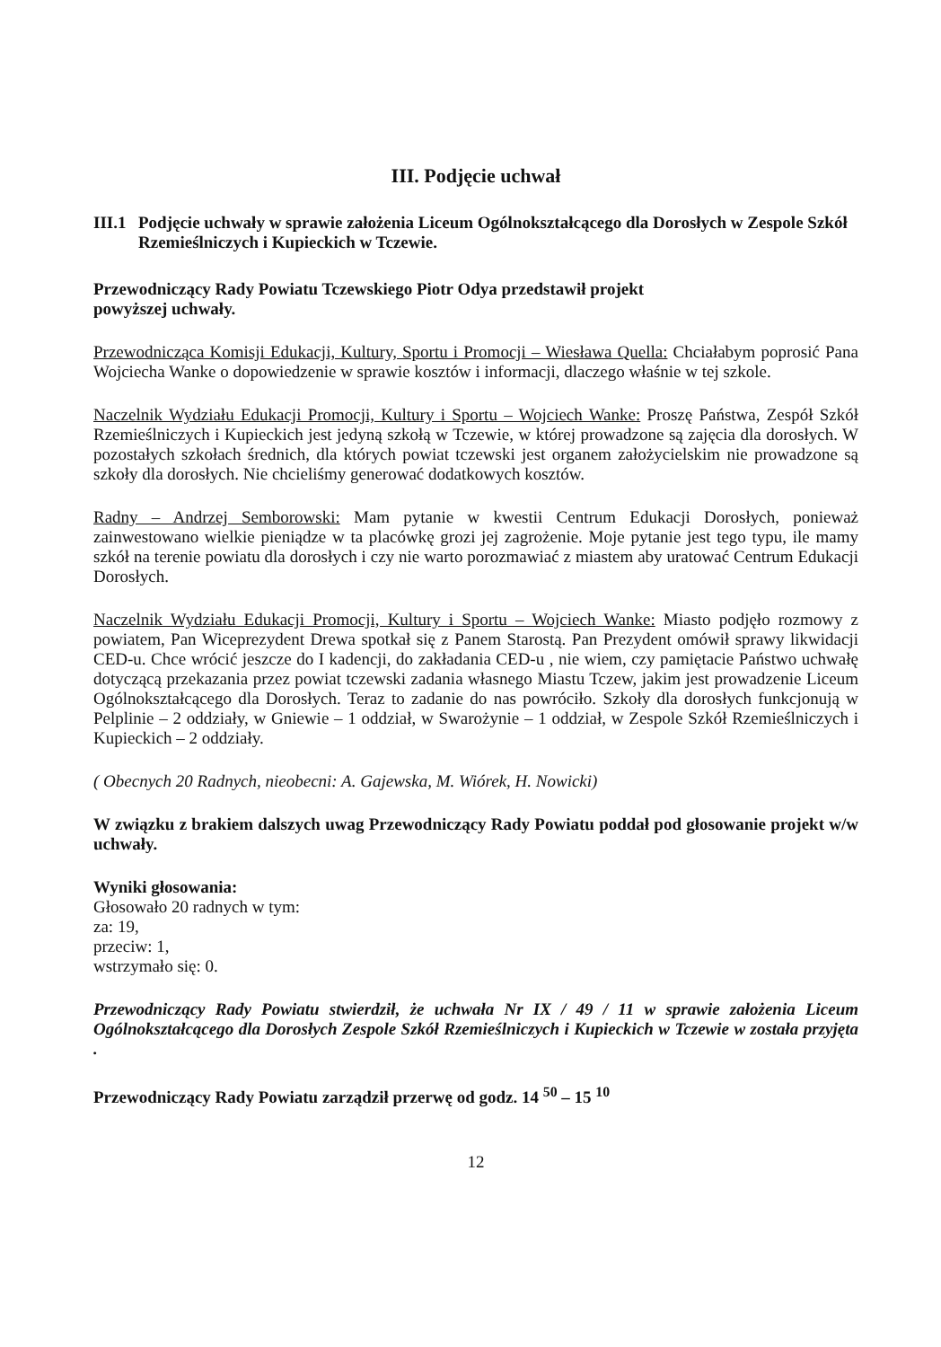III. Podjęcie uchwał
III.1
Podjęcie uchwały w sprawie założenia Liceum Ogólnokształcącego dla Dorosłych w Zespole Szkół Rzemieślniczych i Kupieckich w Tczewie.
Przewodniczący Rady Powiatu Tczewskiego Piotr Odya przedstawił projekt
powyższej uchwały.
Przewodnicząca Komisji Edukacji, Kultury, Sportu i Promocji – Wiesława Quella: Chciałabym poprosić Pana Wojciecha Wanke o dopowiedzenie w sprawie kosztów i informacji, dlaczego właśnie w tej szkole.
Naczelnik Wydziału Edukacji Promocji, Kultury i Sportu – Wojciech Wanke: Proszę Państwa, Zespół Szkół Rzemieślniczych i Kupieckich jest jedyną szkołą w Tczewie, w której prowadzone są zajęcia dla dorosłych. W pozostałych szkołach średnich, dla których powiat tczewski jest organem założycielskim nie prowadzone są szkoły dla dorosłych. Nie chcieliśmy generować dodatkowych kosztów.
Radny – Andrzej Semborowski: Mam pytanie w kwestii Centrum Edukacji Dorosłych, ponieważ zainwestowano wielkie pieniądze w ta placówkę grozi jej zagrożenie. Moje pytanie jest tego typu, ile mamy szkół na terenie powiatu dla dorosłych i czy nie warto porozmawiać z miastem aby uratować Centrum Edukacji Dorosłych.
Naczelnik Wydziału Edukacji Promocji, Kultury i Sportu – Wojciech Wanke: Miasto podjęło rozmowy z powiatem, Pan Wiceprezydent Drewa spotkał się z Panem Starostą. Pan Prezydent omówił sprawy likwidacji CED-u. Chce wrócić jeszcze do I kadencji, do zakładania CED-u , nie wiem, czy pamiętacie Państwo uchwałę dotyczącą przekazania przez powiat tczewski zadania własnego Miastu Tczew, jakim jest prowadzenie Liceum Ogólnokształcącego dla Dorosłych. Teraz to zadanie do nas powróciło. Szkoły dla dorosłych funkcjonują w Pelplinie – 2 oddziały, w Gniewie – 1 oddział, w Swarożynie – 1 oddział, w Zespole Szkół Rzemieślniczych i Kupieckich – 2 oddziały.
( Obecnych 20 Radnych, nieobecni: A. Gajewska, M. Wiórek, H. Nowicki)
W związku z brakiem dalszych uwag Przewodniczący Rady Powiatu poddał pod głosowanie projekt w/w uchwały.
Wyniki głosowania:
Głosowało 20 radnych w tym:
za: 19,
przeciw: 1,
wstrzymało się: 0.
Przewodniczący Rady Powiatu stwierdził, że uchwała Nr IX / 49 / 11 w sprawie założenia Liceum Ogólnokształcącego dla Dorosłych Zespole Szkół Rzemieślniczych i Kupieckich w Tczewie w została przyjęta .
Przewodniczący Rady Powiatu zarządził przerwę od godz. 14 <sup>50</sup> – 15 <sup>10</sup>
12